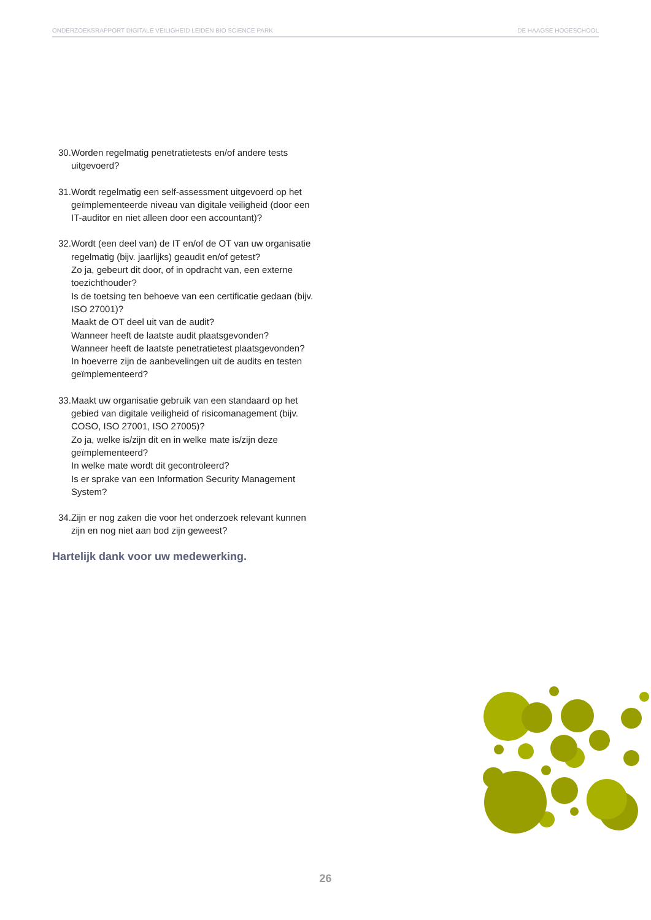ONDERZOEKSRAPPORT DIGITALE VEILIGHEID LEIDEN BIO SCIENCE PARK DE HAAGSE HOGESCHOOL
30. Worden regelmatig penetratietests en/of andere tests uitgevoerd?
31. Wordt regelmatig een self-assessment uitgevoerd op het geïmplementeerde niveau van digitale veiligheid (door een IT-auditor en niet alleen door een accountant)?
32. Wordt (een deel van) de IT en/of de OT van uw organisatie regelmatig (bijv. jaarlijks) geaudit en/of getest?
Zo ja, gebeurt dit door, of in opdracht van, een externe toezichthouder?
Is de toetsing ten behoeve van een certificatie gedaan (bijv. ISO 27001)?
Maakt de OT deel uit van de audit?
Wanneer heeft de laatste audit plaatsgevonden?
Wanneer heeft de laatste penetratietest plaatsgevonden?
In hoeverre zijn de aanbevelingen uit de audits en testen geïmplementeerd?
33. Maakt uw organisatie gebruik van een standaard op het gebied van digitale veiligheid of risicomanagement (bijv. COSO, ISO 27001, ISO 27005)?
Zo ja, welke is/zijn dit en in welke mate is/zijn deze geïmplementeerd?
In welke mate wordt dit gecontroleerd?
Is er sprake van een Information Security Management System?
34. Zijn er nog zaken die voor het onderzoek relevant kunnen zijn en nog niet aan bod zijn geweest?
Hartelijk dank voor uw medewerking.
26